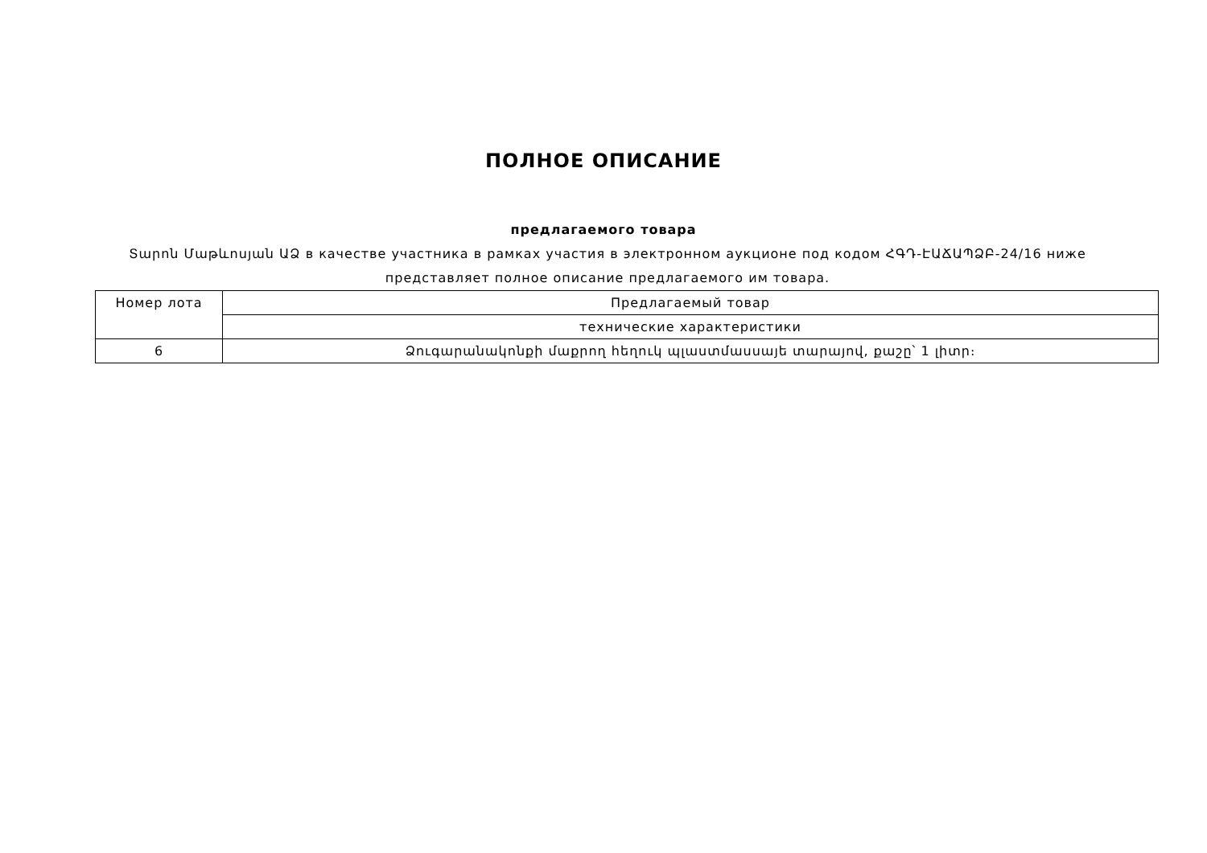ПОЛНОЕ ОПИСАНИЕ
предлагаемого товара
Տարոն Մաթևոսյան ԱՁ в качестве участника в рамках участия в электронном аукционе под кодом ՀԳԴ-ԷԱՃԱՊՁԲ-24/16 ниже представляет полное описание предлагаемого им товара.
| Номер лота | Предлагаемый товар |
| | технические характеристики |
| 6 | Ձուգարանակոնքի մաքրող հեղուկ պլաստմասսայե տարայով, քաշը՝ 1 լիտր։ |